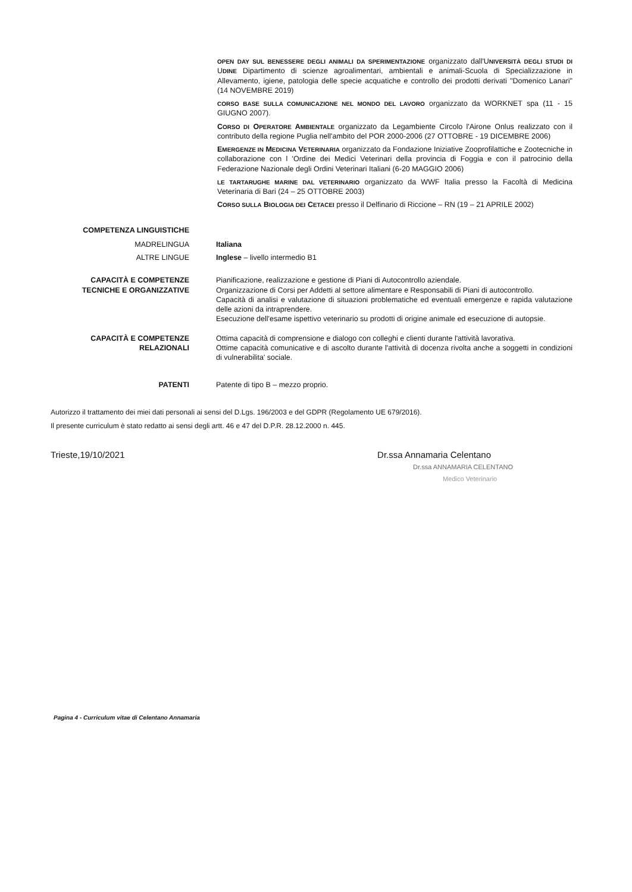OPEN DAY SUL BENESSERE DEGLI ANIMALI DA SPERIMENTAZIONE organizzato dall'UNIVERSITÀ DEGLI STUDI DI UDINE Dipartimento di scienze agroalimentari, ambientali e animali-Scuola di Specializzazione in Allevamento, igiene, patologia delle specie acquatiche e controllo dei prodotti derivati "Domenico Lanari" (14 NOVEMBRE 2019)
CORSO BASE SULLA COMUNICAZIONE NEL MONDO DEL LAVORO organizzato da WORKNET spa (11 - 15 GIUGNO 2007).
CORSO DI OPERATORE AMBIENTALE organizzato da Legambiente Circolo l'Airone Onlus realizzato con il contributo della regione Puglia nell'ambito del POR 2000-2006 (27 OTTOBRE - 19 DICEMBRE 2006)
EMERGENZE IN MEDICINA VETERINARIA organizzato da Fondazione Iniziative Zooprofilattiche e Zootecniche in collaborazione con l 'Ordine dei Medici Veterinari della provincia di Foggia e con il patrocinio della Federazione Nazionale degli Ordini Veterinari Italiani (6-20 MAGGIO 2006)
LE TARTARUGHE MARINE DAL VETERINARIO organizzato da WWF Italia presso la Facoltà di Medicina Veterinaria di Bari (24 – 25 OTTOBRE 2003)
CORSO SULLA BIOLOGIA DEI CETACEI presso il Delfinario di Riccione – RN (19 – 21 APRILE 2002)
COMPETENZA LINGUISTICHE
MADRELINGUA Italiana
ALTRE LINGUE Inglese – livello intermedio B1
CAPACITÀ E COMPETENZE TECNICHE E ORGANIZZATIVE
Pianificazione, realizzazione e gestione di Piani di Autocontrollo aziendale.
Organizzazione di Corsi per Addetti al settore alimentare e Responsabili di Piani di autocontrollo.
Capacità di analisi e valutazione di situazioni problematiche ed eventuali emergenze e rapida valutazione delle azioni da intraprendere.
Esecuzione dell'esame ispettivo veterinario su prodotti di origine animale ed esecuzione di autopsie.
CAPACITÀ E COMPETENZE RELAZIONALI
Ottima capacità di comprensione e dialogo con colleghi e clienti durante l'attività lavorativa.
Ottime capacità comunicative e di ascolto durante l'attività di docenza rivolta anche a soggetti in condizioni di vulnerabilita' sociale.
PATENTI Patente di tipo B – mezzo proprio.
Autorizzo il trattamento dei miei dati personali ai sensi del D.Lgs. 196/2003 e del GDPR (Regolamento UE 679/2016).
Il presente curriculum è stato redatto ai sensi degli artt. 46 e 47 del D.P.R. 28.12.2000 n. 445.
Trieste,19/10/2021 Dr.ssa Annamaria Celentano
Dr.ssa ANNAMARIA CELENTANO
Medico Veterinario
Pagina 4 - Curriculum vitae di Celentano Annamaria